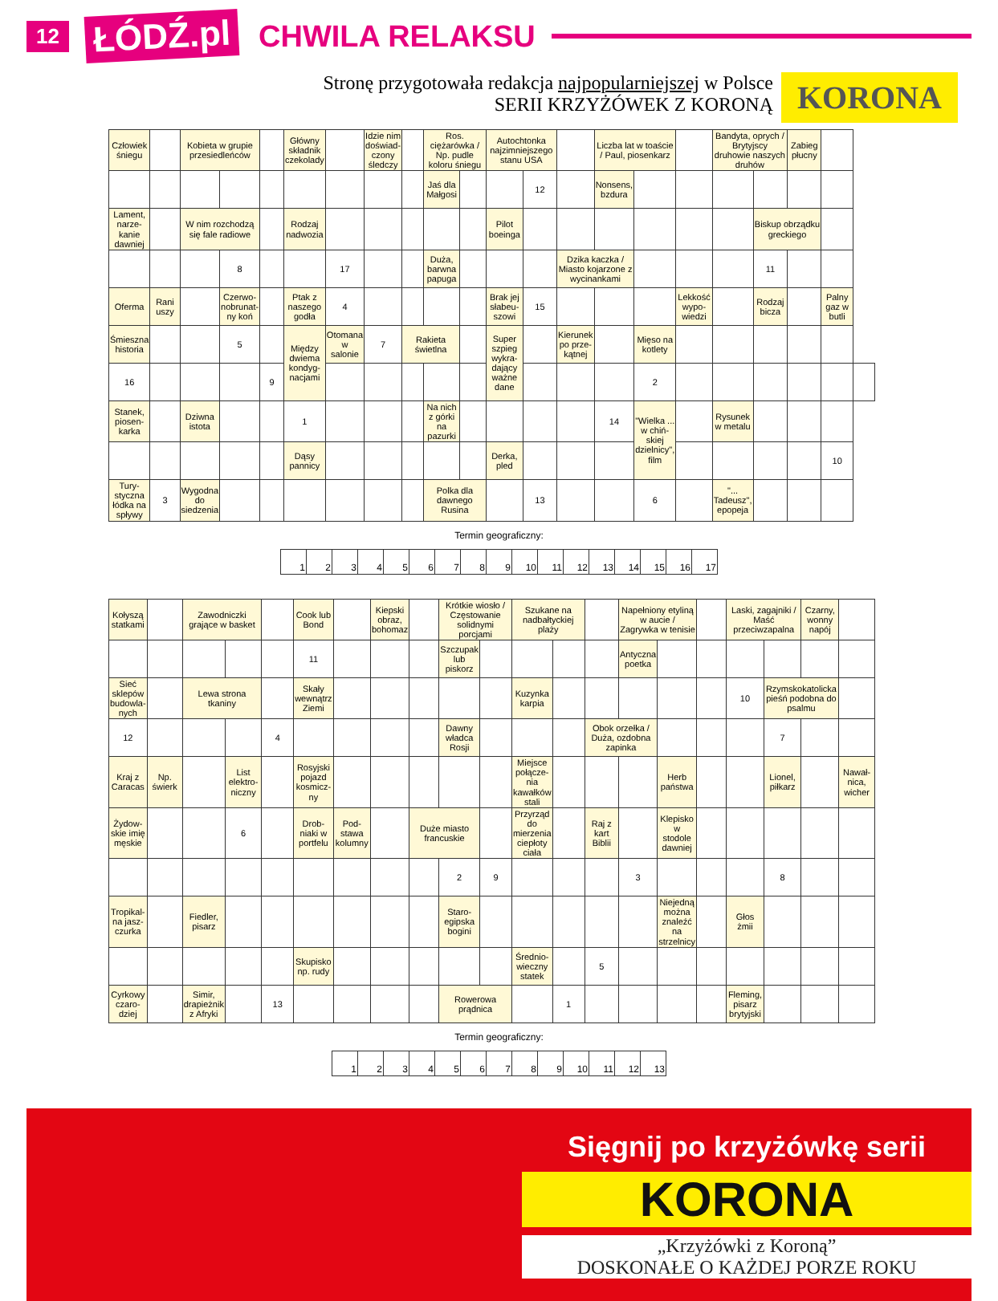12 ŁÓDŹ.pl CHWILA RELAKSU
Stronę przygotowała redakcja najpopularniejszej w Polsce
SERII KRZYŻÓWEK Z KORONĄ
KORONA
| Człowiek śniegu | | Kobieta w grupie przesiedleńców | | | Główny składnik czekolady | | Idzie nim doświad-czony śledczy | | Ros. ciężarówka / Np. pudle koloru śniegu | | Autochtonka najzimniejszego stanu USA | | | Liczba lat w toaście / Paul, piosenkarz | | | Bandyta, oprych / Brytyjscy druhowie naszych druhów | | Zabieg płucny | | |
| | | | | | | | | | Jaś dla Małgosi | | | 12 | | Nonsens, bzdura | | | | | | | |
| Lament, narze-kanie dawniej | | W nim rozchodzą się fale radiowe | | | Rodzaj nadwozia | | | | | | Pilot boeinga | | | | | | | Biskup obrządku greckiego | | | |
| | | | 8 | | | 17 | | | Duża, barwna papuga | | | | Dzika kaczka / Miasto kojarzone z wycinankami | | | | | 11 | | | |
| Oferma | Rani uszy | | Czerwo-nobrunat-ny koń | | Ptak z naszego godła | 4 | | | | | Brak jej słabeu-szowi | 15 | | | | Lekkość wypo-wiedzi | | Rodzaj bicza | | Palny gaz w butli | |
| Śmieszna historia | | | 5 | | Między dwiema kondyg-nacjami | Otomana w salonie | 7 | Rakieta świetlna | | | Super szpieg wykra-dający ważne dane | | Kierunek po prze-kątnej | | Mięso na kotlety | | | | | | |
| 16 | | | | 9 | | | | | | | | | | | 2 | | | | | | |
| Stanek, piosen-karka | | Dziwna istota | | | 1 | | | | Na nich z górki na pazurki | | | | | 14 | "Wielka ... w chiń-skiej dzielnicy", film | | Rysunek w metalu | | | | |
| | | | | | Dąsy pannicy | | | | | | Derka, pled | | | | | | | | | 10 | |
| Tury-styczna łódka na spływy | 3 | Wygodna do siedzenia | | | | | | | Polka dla dawnego Rusina | | | 13 | | | 6 | | "... Tadeusz", epopeja | | | | |
Termin geograficzny:
| 1 | 2 | 3 | 4 | 5 | 6 | 7 | 8 | 9 | 10 | 11 | 12 | 13 | 14 | 15 | 16 | 17 |
| Kołyszą statkami | | Zawodniczki grające w basket | | | Cook lub Bond | | Kiepski obraz, bohomaz | | Krótkie wiosło / Częstowanie solidnymi porcjami | | Szukane na nadbałtyckiej plaży | | | Napełniony etyliną w aucie / Zagrywka w tenisie | | | Laski, zagajniki / Maść przeciwzapalna | | Czarny, wonny napój | |
| | | | | | 11 | | | | Szczupak lub piskorz | | | | | Antyczna poetka | | | | | | |
| Sieć sklepów budowla-nych | | Lewa strona tkaniny | | | Skały wewnątrz Ziemi | | | | | | Kuzynka karpia | | | | | | 10 | Rzymskokatolicka pieśń podobna do psalmu | | |
| 12 | | | | 4 | | | | | Dawny władca Rosji | | | | Obok orzełka / Duża, ozdobna zapinka | | | | | 7 | | |
| Kraj z Caracas | Np. świerk | | List elektro-niczny | | Rosyjski pojazd kosmicz-ny | | | | | | Miejsce połącze-nia kawałków stali | | | | Herb państwa | | | Lionel, piłkarz | | Nawał-nica, wicher |
| Żydow-skie imię męskie | | | 6 | | Drob-niaki w portfelu | Pod-stawa kolumny | | Duże miasto francuskie | | | Przyrząd do mierzenia ciepłoty ciała | | Raj z kart Biblii | | Klepisko w stodole dawniej | | | | | |
| | | | | | | | | | 2 | 9 | | | | 3 | | | | 8 | | |
| Tropikal-na jasz-czurka | | Fiedler, pisarz | | | | | | | Staro-egipska bogini | | | | | | Niejedną można znaleźć na strzelnicy | | Głos żmii | | | |
| | | | | | Skupisko np. rudy | | | | | | Średnio-wieczny statek | | 5 | | | | | | | |
| Cyrkowy czaro-dziej | | Simir, drapieżnik z Afryki | | 13 | | | | | Rowerowa prądnica | | | 1 | | | | | Fleming, pisarz brytyjski | | | |
Termin geograficzny:
| 1 | 2 | 3 | 4 | 5 | 6 | 7 | 8 | 9 | 10 | 11 | 12 | 13 |
Sięgnij po krzyżówkę serii
KORONA
„Krzyżówki z Koroną”
DOSKONAŁE O KAŻDEJ PORZE ROKU